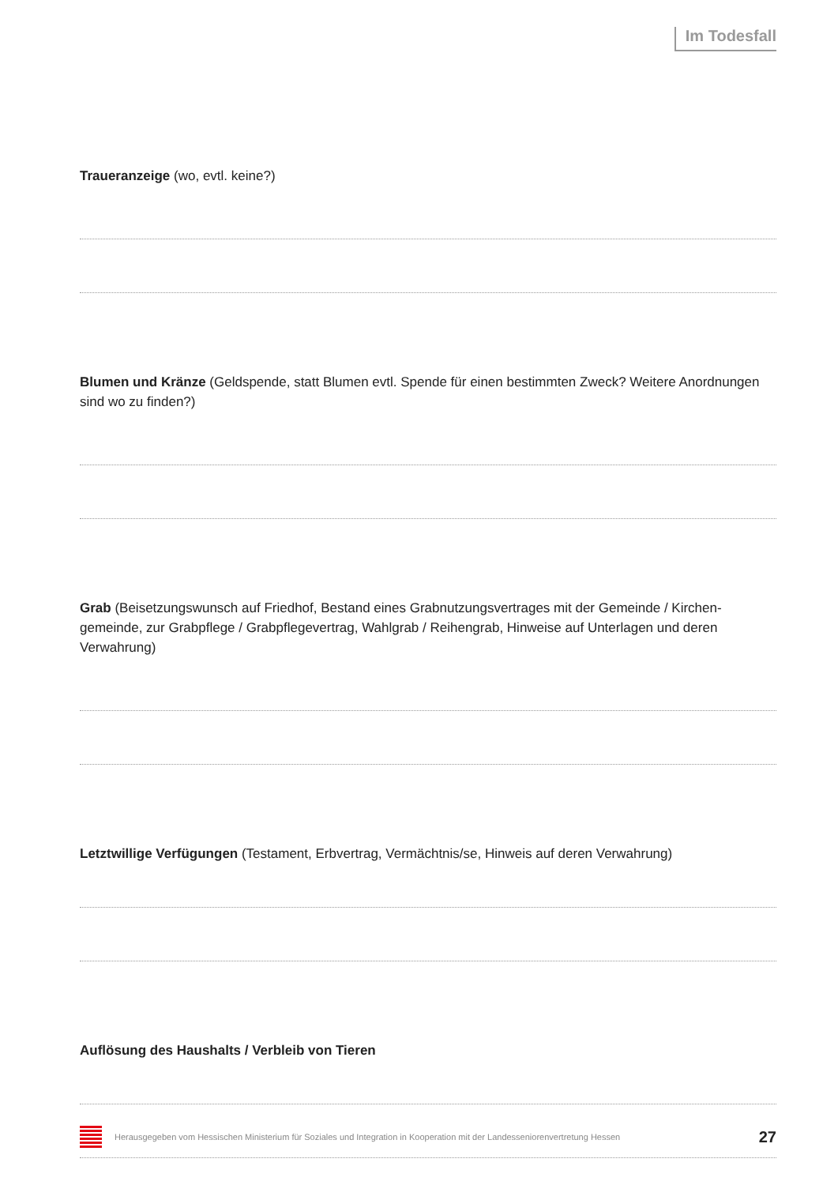Im Todesfall
Traueranzeige (wo, evtl. keine?)
Blumen und Kränze (Geldspende, statt Blumen evtl. Spende für einen bestimmten Zweck? Weitere Anordnungen sind wo zu finden?)
Grab (Beisetzungswunsch auf Friedhof, Bestand eines Grabnutzungsvertrages mit der Gemeinde / Kirchen­gemeinde, zur Grabpflege / Grabpflegevertrag, Wahlgrab / Reihengrab, Hinweise auf Unterlagen und deren Verwahrung)
Letztwillige Verfügungen (Testament, Erbvertrag, Vermächtnis/se, Hinweis auf deren Verwahrung)
Auflösung des Haushalts / Verbleib von Tieren
Herausgegeben vom Hessischen Ministerium für Soziales und Integration in Kooperation mit der Landesseniorenvertretung Hessen 27